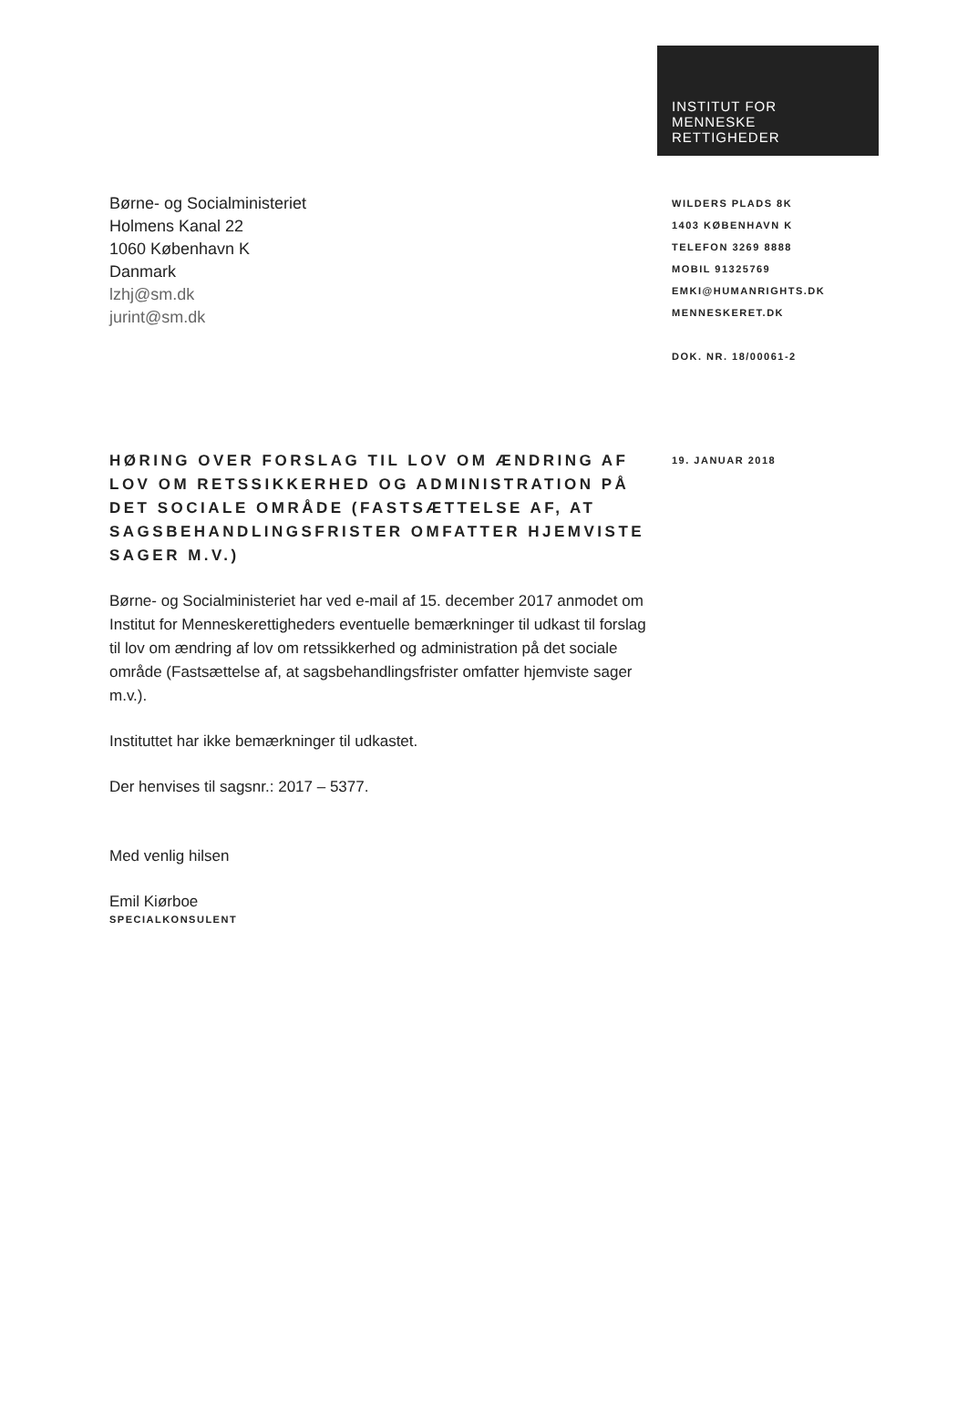INSTITUT FOR
MENNESKE
RETTIGHEDER
Børne- og Socialministeriet
Holmens Kanal 22
1060 København K
Danmark
lzhj@sm.dk
jurint@sm.dk
WILDERS PLADS 8K
1403 KØBENHAVN K
TELEFON 3269 8888
MOBIL 91325769
EMKI@HUMANRIGHTS.DK
MENNESKERET.DK
DOK. NR. 18/00061-2
HØRING OVER FORSLAG TIL LOV OM ÆNDRING AF LOV OM RETSSIKKERHED OG ADMINISTRATION PÅ DET SOCIALE OMRÅDE (FASTSÆTTELSE AF, AT SAGSBEHANDLINGSFRISTER OMFATTER HJEMVISTE SAGER M.V.)
Børne- og Socialministeriet har ved e-mail af 15. december 2017 anmodet om Institut for Menneskerettigheders eventuelle bemærkninger til udkast til forslag til lov om ændring af lov om retssikkerhed og administration på det sociale område (Fastsættelse af, at sagsbehandlingsfrister omfatter hjemviste sager m.v.).
Instituttet har ikke bemærkninger til udkastet.
Der henvises til sagsnr.: 2017 – 5377.
Med venlig hilsen
Emil Kiørboe
SPECIALKONSULENT
19. JANUAR 2018